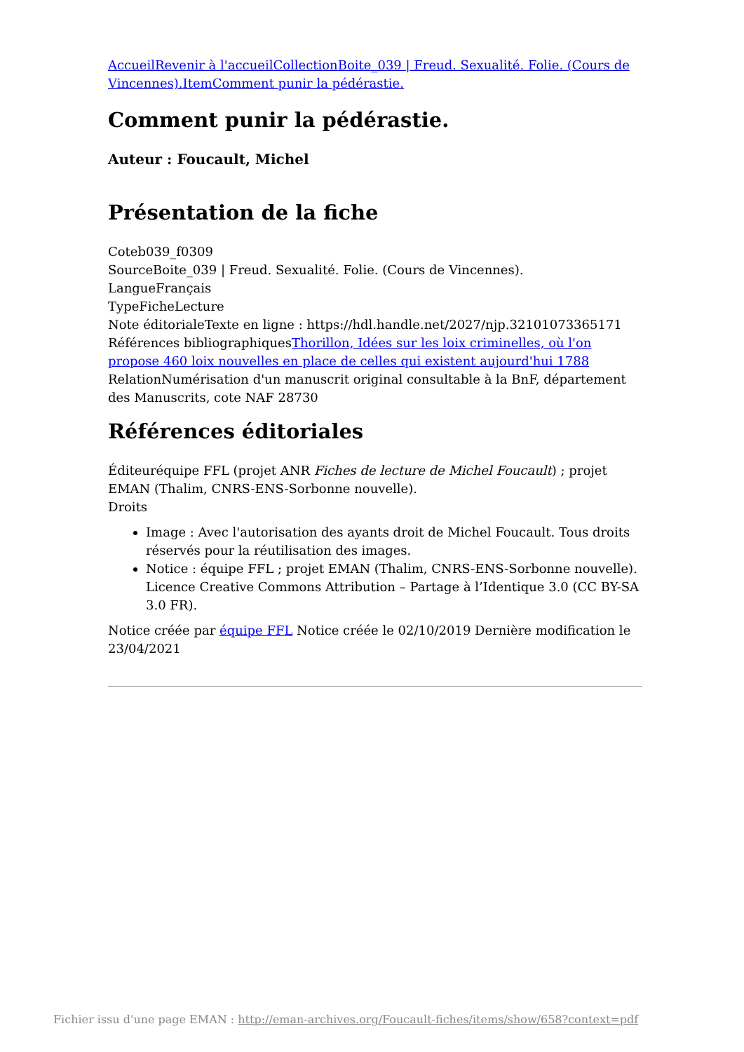Accueil Revenir à l'accueil Collection Boite_039 | Freud. Sexualité. Folie. (Cours de Vincennes). Item Comment punir la pédérastie.
Comment punir la pédérastie.
Auteur : Foucault, Michel
Présentation de la fiche
Coteb039_f0309
SourceBoite_039 | Freud. Sexualité. Folie. (Cours de Vincennes).
LangueFrançais
TypeFicheLecture
Note éditorialeTexte en ligne : https://hdl.handle.net/2027/njp.32101073365171
Références bibliographiquesThorillon, Idées sur les loix criminelles, où l'on propose 460 loix nouvelles en place de celles qui existent aujourd'hui 1788
RelationNumérisation d'un manuscrit original consultable à la BnF, département des Manuscrits, cote NAF 28730
Références éditoriales
Éditeuréquipe FFL (projet ANR Fiches de lecture de Michel Foucault) ; projet EMAN (Thalim, CNRS-ENS-Sorbonne nouvelle).
Droits
Image : Avec l'autorisation des ayants droit de Michel Foucault. Tous droits réservés pour la réutilisation des images.
Notice : équipe FFL ; projet EMAN (Thalim, CNRS-ENS-Sorbonne nouvelle). Licence Creative Commons Attribution – Partage à l’Identique 3.0 (CC BY-SA 3.0 FR).
Notice créée par équipe FFL Notice créée le 02/10/2019 Dernière modification le 23/04/2021
Fichier issu d'une page EMAN : http://eman-archives.org/Foucault-fiches/items/show/658?context=pdf